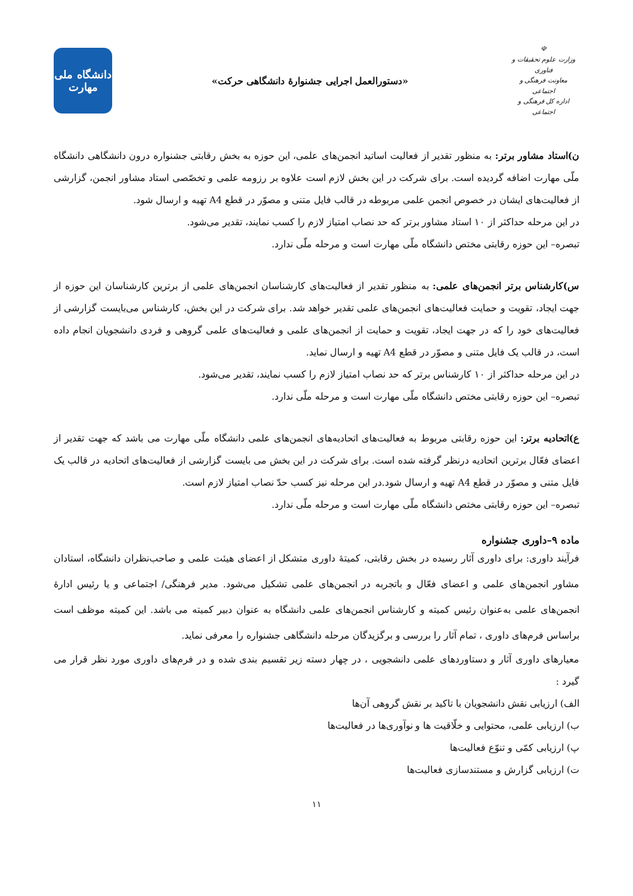☫
وزارت علوم تحقیقات و فناوری
معاونت فرهنگی و اجتماعی
اداره کل فرهنگی و اجتماعی
«دستورالعمل اجرایی جشنوارۀ دانشگاهی حرکت»
دانشگاه ملی
مهارت
ن)استاد مشاور برتر: به منظور تقدیر از فعالیت اساتید انجمن‌های علمی، این حوزه به بخش رقابتی جشنواره درون دانشگاهی دانشگاه ملّی مهارت اضافه گردیده است. برای شرکت در این بخش لازم است علاوه بر رزومه علمی و تخصّصی استاد مشاور انجمن، گزارشی از فعالیت‌های ایشان در خصوص انجمن علمی مربوطه در قالب فایل متنی و مصوّر در قطع A4 تهیه و ارسال شود.
در این مرحله حداکثر از ۱۰ استاد مشاور برتر که حد نصاب امتیاز لازم را کسب نمایند، تقدیر می‌شود.
تبصره– این حوزه رقابتی مختص دانشگاه ملّی مهارت است و مرحله ملّی ندارد.
س)کارشناس برتر انجمن‌های علمی: به منظور تقدیر از فعالیت‌های کارشناسان انجمن‌های علمی از برترین کارشناسان این حوزه از جهت ایجاد، تقویت و حمایت فعالیت‌های انجمن‌های علمی تقدیر خواهد شد. برای شرکت در این بخش، کارشناس می‌بایست گزارشی از فعالیت‌های خود را که در جهت ایجاد، تقویت و حمایت از انجمن‌های علمی و فعالیت‌های علمی گروهی و فردی دانشجویان انجام داده است، در قالب یک فایل متنی و مصوّر در قطع A4 تهیه و ارسال نماید.
در این مرحله حداکثر از ۱۰ کارشناس برتر که حد نصاب امتیاز لازم را کسب نمایند، تقدیر می‌شود.
تبصره– این حوزه رقابتی مختص دانشگاه ملّی مهارت است و مرحله ملّی ندارد.
ع)اتحادیه برتر: این حوزه رقابتی مربوط به فعالیت‌های اتحادیه‌های انجمن‌های علمی دانشگاه ملّی مهارت می باشد که جهت تقدیر از اعضای فعّال برترین اتحادیه درنظر گرفته شده است. برای شرکت در این بخش می بایست گزارشی از فعالیت‌های اتحادیه در قالب یک فایل متنی و مصوّر در قطع A4 تهیه و ارسال شود.در این مرحله نیز کسب حدّ نصاب امتیاز لازم است.
تبصره– این حوزه رقابتی مختص دانشگاه ملّی مهارت است و مرحله ملّی ندارد.
ماده ۹–داوری جشنواره
فرآیند داوری: برای داوری آثار رسیده در بخش رقابتی، کمیتۀ داوری متشکل از اعضای هیئت علمی و صاحب‌نظران دانشگاه، استادان مشاور انجمن‌های علمی و اعضای فعّال و باتجربه در انجمن‌های علمی تشکیل می‌شود. مدیر فرهنگی/ اجتماعی و یا رئیس ادارۀ انجمن‌های علمی به‌عنوان رئیس کمیته و کارشناس انجمن‌های علمی دانشگاه به عنوان دبیر کمیته می باشد. این کمیته موظف است براساس فرم‌های داوری ، تمام آثار را بررسی و برگزیدگان مرحله دانشگاهی جشنواره را معرفی نماید.
معیارهای داوری آثار و دستاوردهای علمی دانشجویی ، در چهار دسته زیر تقسیم بندی شده و در فرم‌های داوری مورد نظر قرار می گیرد :
الف) ارزیابی نقش دانشجویان با تاکید بر نقش گروهی آن‌ها
ب) ارزیابی علمی، محتوایی و خلّاقیت ها و نوآوری‌ها در فعالیت‌ها
پ) ارزیابی کمّی و تنوّع فعالیت‌ها
ت) ارزیابی گزارش و مستندسازی فعالیت‌ها
۱۱